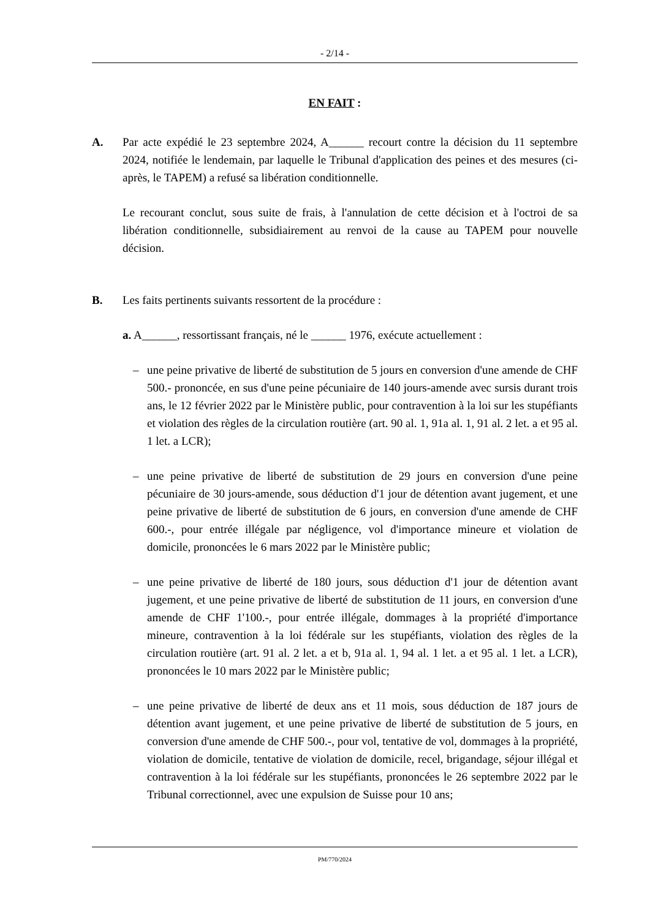- 2/14 -
EN FAIT :
A. Par acte expédié le 23 septembre 2024, A______ recourt contre la décision du 11 septembre 2024, notifiée le lendemain, par laquelle le Tribunal d'application des peines et des mesures (ci-après, le TAPEM) a refusé sa libération conditionnelle.
Le recourant conclut, sous suite de frais, à l'annulation de cette décision et à l'octroi de sa libération conditionnelle, subsidiairement au renvoi de la cause au TAPEM pour nouvelle décision.
B. Les faits pertinents suivants ressortent de la procédure :
a. A______, ressortissant français, né le ______ 1976, exécute actuellement :
– une peine privative de liberté de substitution de 5 jours en conversion d'une amende de CHF 500.- prononcée, en sus d'une peine pécuniaire de 140 jours-amende avec sursis durant trois ans, le 12 février 2022 par le Ministère public, pour contravention à la loi sur les stupéfiants et violation des règles de la circulation routière (art. 90 al. 1, 91a al. 1, 91 al. 2 let. a et 95 al. 1 let. a LCR);
– une peine privative de liberté de substitution de 29 jours en conversion d'une peine pécuniaire de 30 jours-amende, sous déduction d'1 jour de détention avant jugement, et une peine privative de liberté de substitution de 6 jours, en conversion d'une amende de CHF 600.-, pour entrée illégale par négligence, vol d'importance mineure et violation de domicile, prononcées le 6 mars 2022 par le Ministère public;
– une peine privative de liberté de 180 jours, sous déduction d'1 jour de détention avant jugement, et une peine privative de liberté de substitution de 11 jours, en conversion d'une amende de CHF 1'100.-, pour entrée illégale, dommages à la propriété d'importance mineure, contravention à la loi fédérale sur les stupéfiants, violation des règles de la circulation routière (art. 91 al. 2 let. a et b, 91a al. 1, 94 al. 1 let. a et 95 al. 1 let. a LCR), prononcées le 10 mars 2022 par le Ministère public;
– une peine privative de liberté de deux ans et 11 mois, sous déduction de 187 jours de détention avant jugement, et une peine privative de liberté de substitution de 5 jours, en conversion d'une amende de CHF 500.-, pour vol, tentative de vol, dommages à la propriété, violation de domicile, tentative de violation de domicile, recel, brigandage, séjour illégal et contravention à la loi fédérale sur les stupéfiants, prononcées le 26 septembre 2022 par le Tribunal correctionnel, avec une expulsion de Suisse pour 10 ans;
PM/770/2024